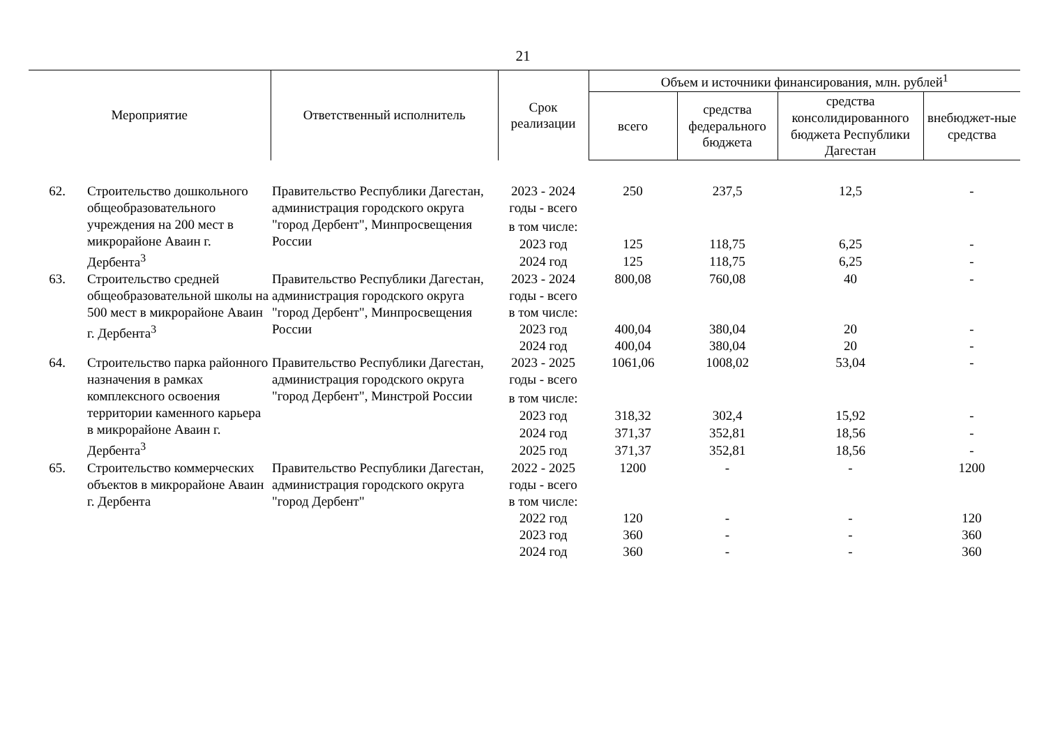21
| Мероприятие | | Ответственный исполнитель | Срок реализации | Объем и источники финансирования, млн. рублей<sup>1</sup> | | | |
| --- | --- | --- | --- | --- | --- | --- | --- |
| | | | | всего | средства федерального бюджета | средства консолидированного бюджета Республики Дагестан | внебюджет-ные средства |
| 62. | Строительство дошкольного общеобразовательного учреждения на 200 мест в микрорайоне Аваин г. Дербента<sup>3</sup> | Правительство Республики Дагестан, администрация городского округа "город Дербент", Минпросвещения России | 2023 - 2024 годы - всего | 250 | 237,5 | 12,5 | - |
| | | | в том числе: | | | | |
| | | | 2023 год | 125 | 118,75 | 6,25 | - |
| | | | 2024 год | 125 | 118,75 | 6,25 | - |
| 63. | Строительство средней общеобразовательной школы на 500 мест в микрорайоне Аваин г. Дербента<sup>3</sup> | Правительство Республики Дагестан, администрация городского округа "город Дербент", Минпросвещения России | 2023 - 2024 годы - всего | 800,08 | 760,08 | 40 | - |
| | | | в том числе: | | | | |
| | | | 2023 год | 400,04 | 380,04 | 20 | - |
| | | | 2024 год | 400,04 | 380,04 | 20 | - |
| 64. | Строительство парка районного назначения в рамках комплексного освоения территории каменного карьера в микрорайоне Аваин г. Дербента<sup>3</sup> | Правительство Республики Дагестан, администрация городского округа "город Дербент", Минстрой России | 2023 - 2025 годы - всего | 1061,06 | 1008,02 | 53,04 | - |
| | | | в том числе: | | | | |
| | | | 2023 год | 318,32 | 302,4 | 15,92 | - |
| | | | 2024 год | 371,37 | 352,81 | 18,56 | - |
| | | | 2025 год | 371,37 | 352,81 | 18,56 | - |
| 65. | Строительство коммерческих объектов в микрорайоне Аваин г. Дербента | Правительство Республики Дагестан, администрация городского округа "город Дербент" | 2022 - 2025 годы - всего | 1200 | - | - | 1200 |
| | | | в том числе: | | | | |
| | | | 2022 год | 120 | - | - | 120 |
| | | | 2023 год | 360 | - | - | 360 |
| | | | 2024 год | 360 | - | - | 360 |